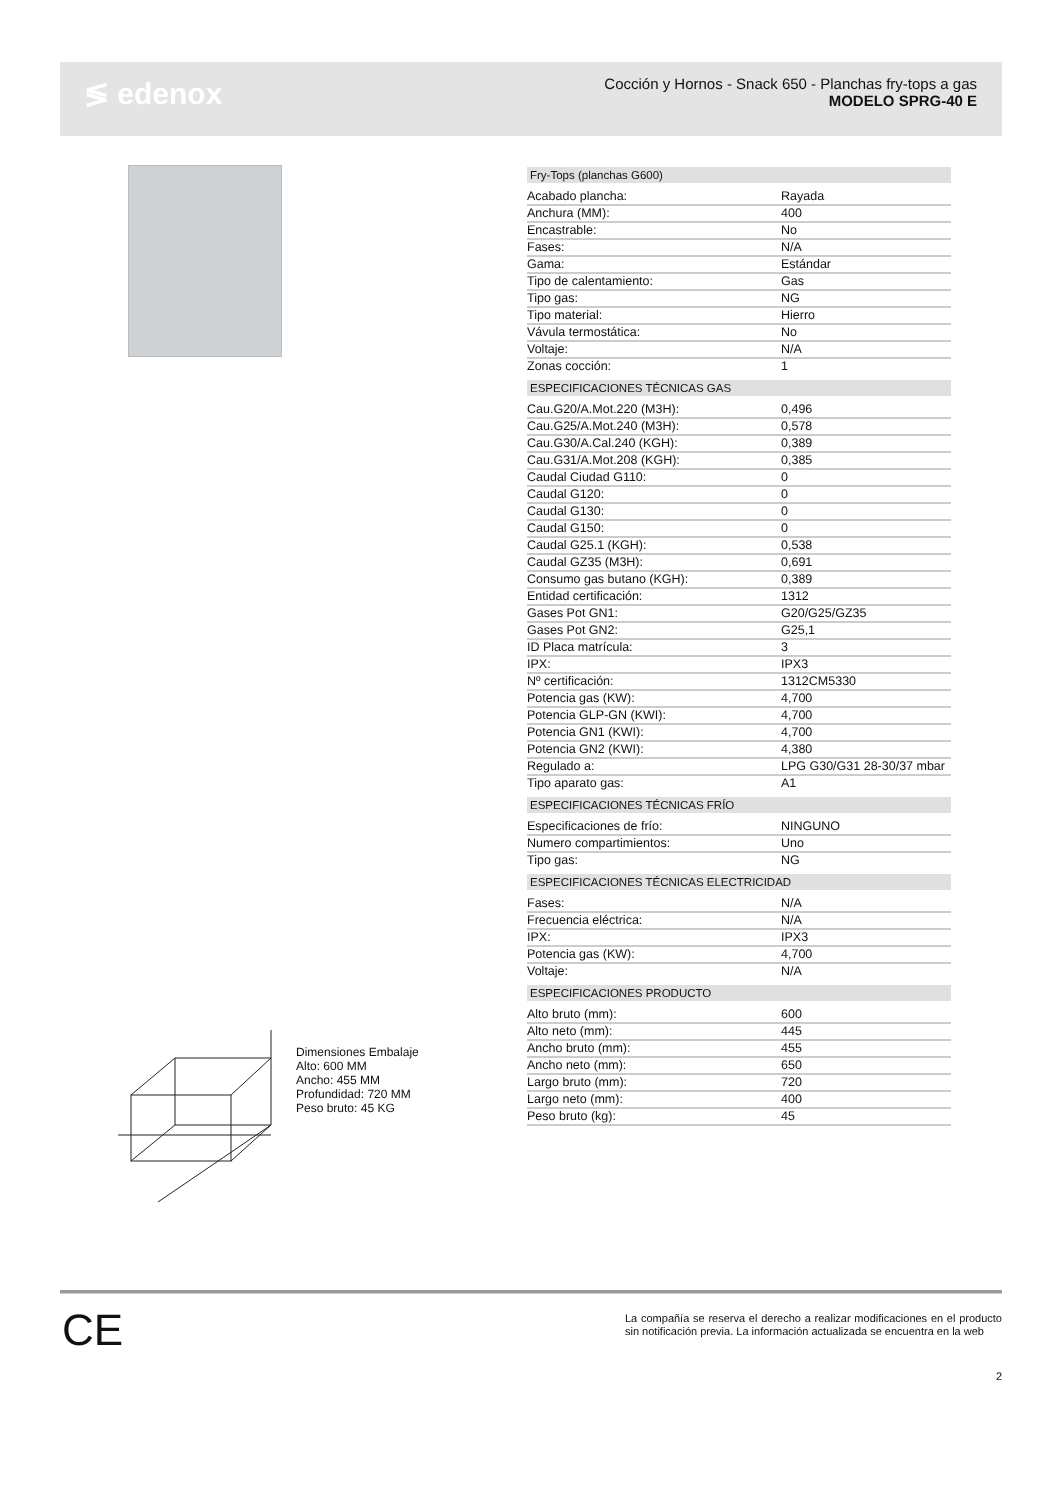≶ edenox
Cocción y Hornos - Snack 650 - Planchas fry-tops a gas
MODELO SPRG-40 E
| Fry-Tops (planchas G600) | |
| --- | --- |
| Acabado plancha: | Rayada |
| Anchura (MM): | 400 |
| Encastrable: | No |
| Fases: | N/A |
| Gama: | Estándar |
| Tipo de calentamiento: | Gas |
| Tipo gas: | NG |
| Tipo material: | Hierro |
| Vávula termostática: | No |
| Voltaje: | N/A |
| Zonas cocción: | 1 |
| ESPECIFICACIONES TÉCNICAS GAS | |
| Cau.G20/A.Mot.220 (M3H): | 0,496 |
| Cau.G25/A.Mot.240 (M3H): | 0,578 |
| Cau.G30/A.Cal.240 (KGH): | 0,389 |
| Cau.G31/A.Mot.208 (KGH): | 0,385 |
| Caudal Ciudad G110: | 0 |
| Caudal G120: | 0 |
| Caudal G130: | 0 |
| Caudal G150: | 0 |
| Caudal G25.1 (KGH): | 0,538 |
| Caudal GZ35 (M3H): | 0,691 |
| Consumo gas butano (KGH): | 0,389 |
| Entidad certificación: | 1312 |
| Gases Pot GN1: | G20/G25/GZ35 |
| Gases Pot GN2: | G25,1 |
| ID Placa matrícula: | 3 |
| IPX: | IPX3 |
| Nº certificación: | 1312CM5330 |
| Potencia gas (KW): | 4,700 |
| Potencia GLP-GN (KWI): | 4,700 |
| Potencia GN1 (KWI): | 4,700 |
| Potencia GN2 (KWI): | 4,380 |
| Regulado a: | LPG G30/G31 28-30/37 mbar |
| Tipo aparato gas: | A1 |
| ESPECIFICACIONES TÉCNICAS FRÍO | |
| Especificaciones de frío: | NINGUNO |
| Numero compartimientos: | Uno |
| Tipo gas: | NG |
| ESPECIFICACIONES TÉCNICAS ELECTRICIDAD | |
| Fases: | N/A |
| Frecuencia eléctrica: | N/A |
| IPX: | IPX3 |
| Potencia gas (KW): | 4,700 |
| Voltaje: | N/A |
| ESPECIFICACIONES PRODUCTO | |
| Alto bruto (mm): | 600 |
| Alto neto (mm): | 445 |
| Ancho bruto (mm): | 455 |
| Ancho neto (mm): | 650 |
| Largo bruto (mm): | 720 |
| Largo neto (mm): | 400 |
| Peso bruto (kg): | 45 |
Dimensiones Embalaje
Alto: 600 MM
Ancho: 455 MM
Profundidad: 720 MM
Peso bruto: 45 KG
CE
La compañía se reserva el derecho a realizar modificaciones en el producto sin notificación previa. La información actualizada se encuentra en la web
2